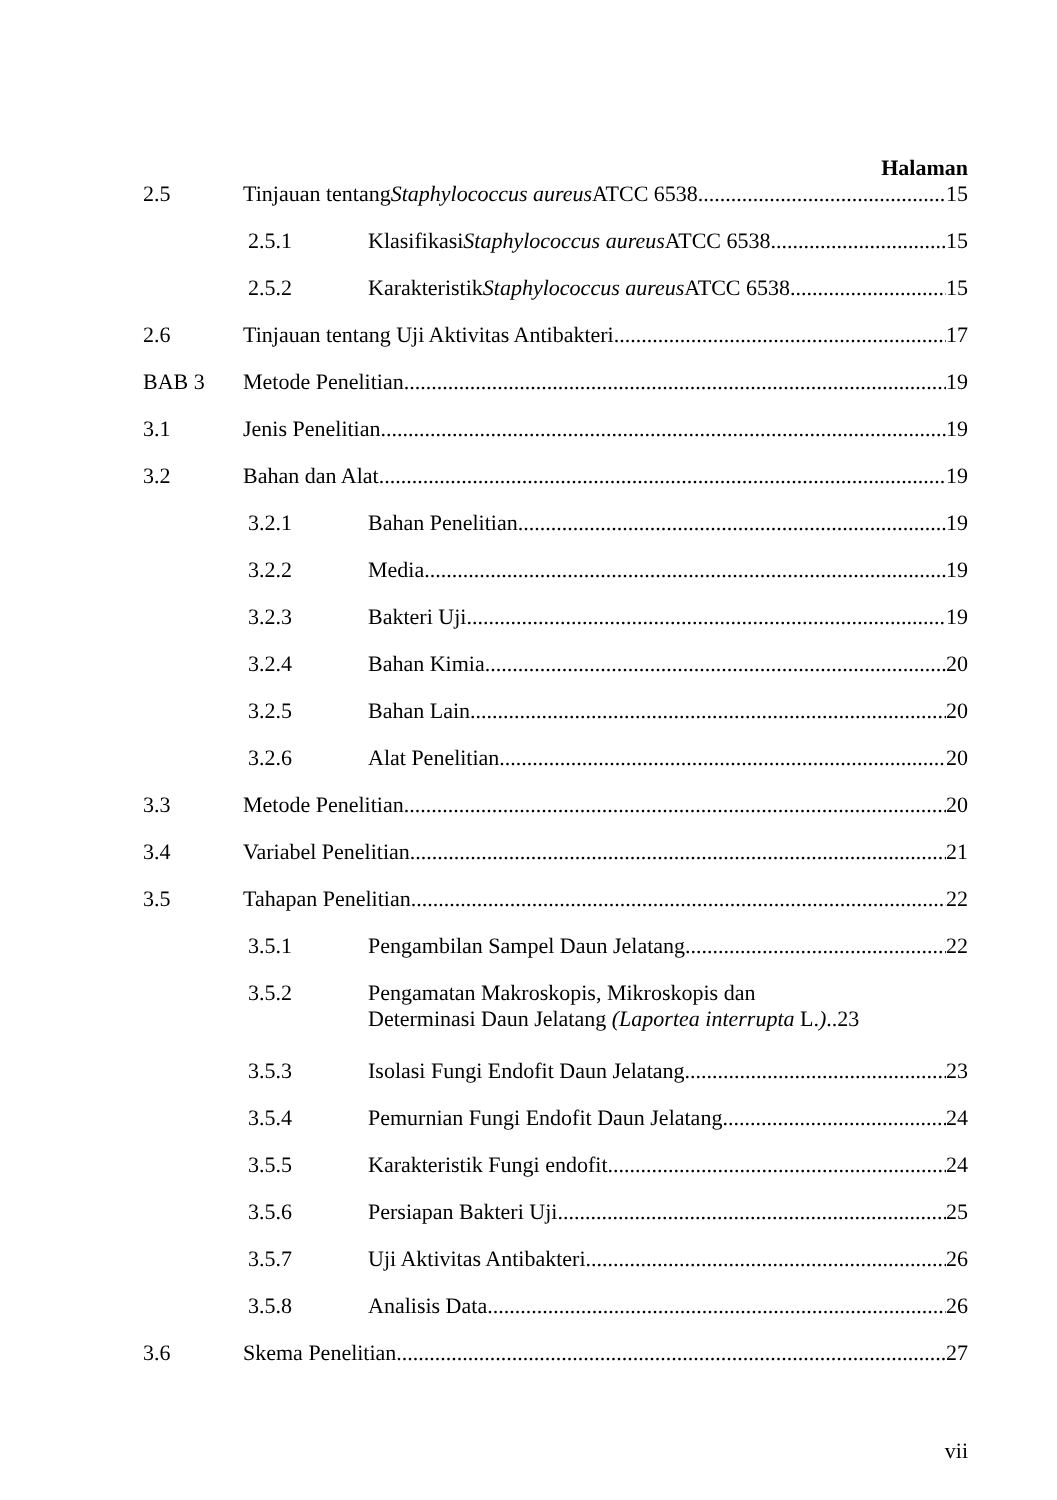Halaman
2.5 Tinjauan tentang Staphylococcus aureus ATCC 6538 15
2.5.1 Klasifikasi Staphylococcus aureus ATCC 6538 15
2.5.2 Karakteristik Staphylococcus aureus ATCC 6538 15
2.6 Tinjauan tentang Uji Aktivitas Antibakteri 17
BAB 3 Metode Penelitian 19
3.1 Jenis Penelitian 19
3.2 Bahan dan Alat 19
3.2.1 Bahan Penelitian 19
3.2.2 Media 19
3.2.3 Bakteri Uji 19
3.2.4 Bahan Kimia 20
3.2.5 Bahan Lain 20
3.2.6 Alat Penelitian 20
3.3 Metode Penelitian 20
3.4 Variabel Penelitian 21
3.5 Tahapan Penelitian 22
3.5.1 Pengambilan Sampel Daun Jelatang 22
3.5.2 Pengamatan Makroskopis, Mikroskopis dan
Determinasi Daun Jelatang (Laportea interrupta L.)..23
3.5.3 Isolasi Fungi Endofit Daun Jelatang 23
3.5.4 Pemurnian Fungi Endofit Daun Jelatang 24
3.5.5 Karakteristik Fungi endofit 24
3.5.6 Persiapan Bakteri Uji 25
3.5.7 Uji Aktivitas Antibakteri 26
3.5.8 Analisis Data 26
3.6 Skema Penelitian 27
vii